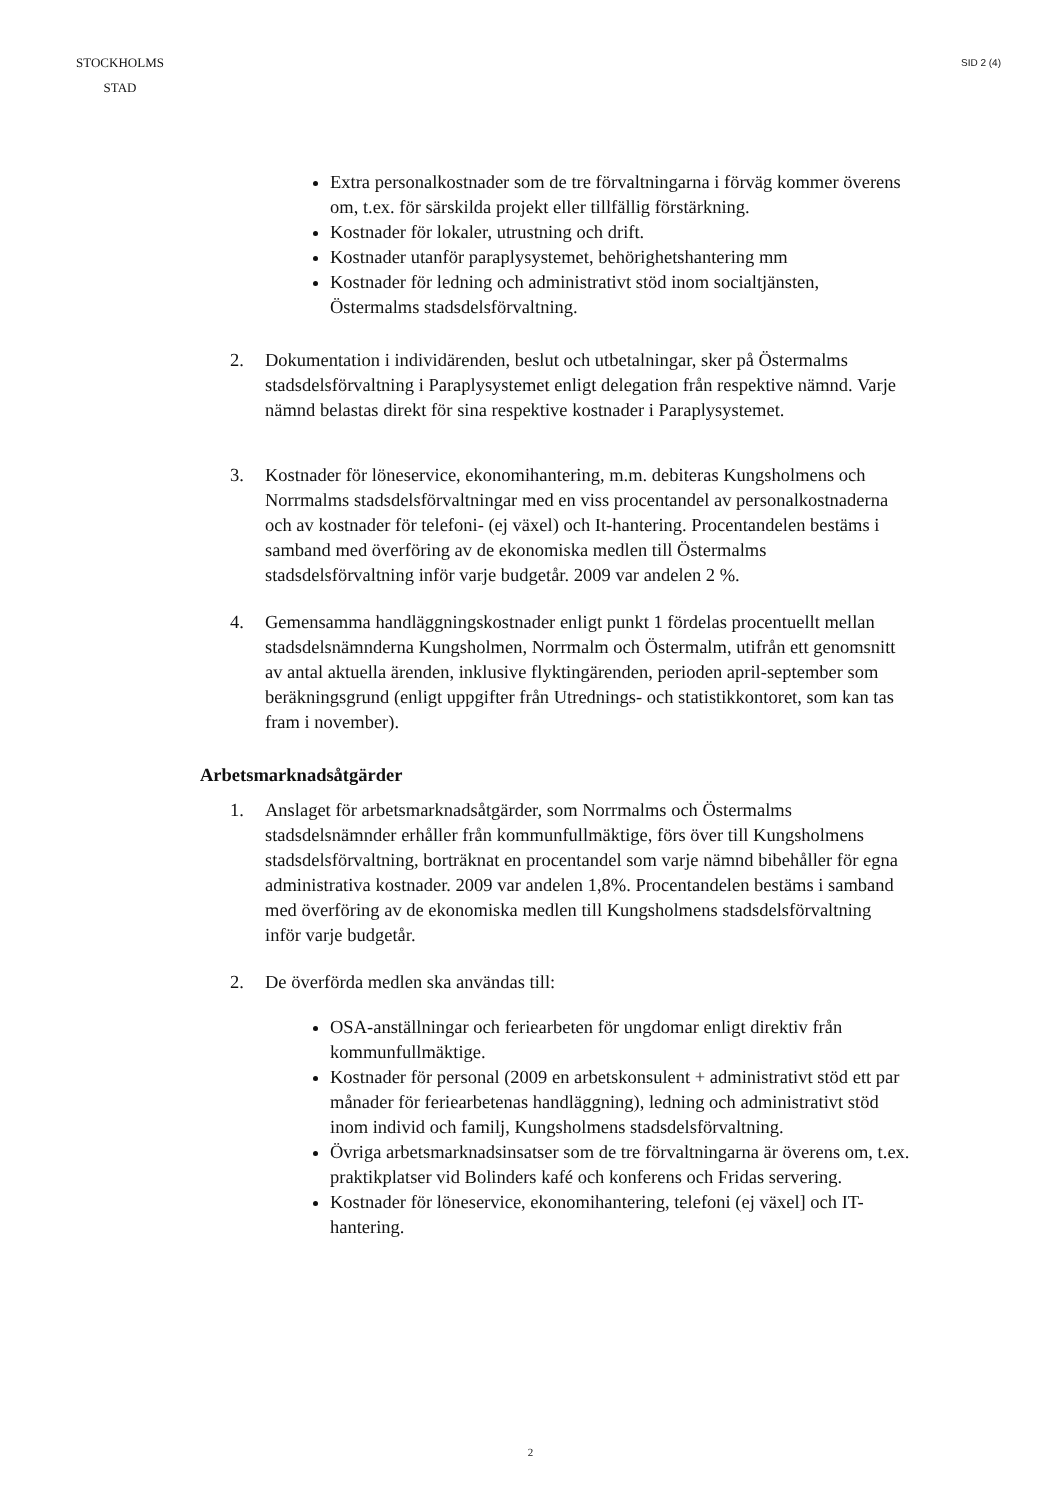STOCKHOLMS STAD
SID 2 (4)
Extra personalkostnader som de tre förvaltningarna i förväg kommer överens om, t.ex. för särskilda projekt eller tillfällig förstärkning.
Kostnader för lokaler, utrustning och drift.
Kostnader utanför paraplysystemet, behörighetshantering mm
Kostnader för ledning och administrativt stöd inom socialtjänsten, Östermalms stadsdelsförvaltning.
2. Dokumentation i individärenden, beslut och utbetalningar, sker på Östermalms stadsdelsförvaltning i Paraplysystemet enligt delegation från respektive nämnd. Varje nämnd belastas direkt för sina respektive kostnader i Paraplysystemet.
3. Kostnader för löneservice, ekonomihantering, m.m. debiteras Kungsholmens och Norrmalms stadsdelsförvaltningar med en viss procentandel av personalkostnaderna och av kostnader för telefoni- (ej växel) och It-hantering. Procentandelen bestäms i samband med överföring av de ekonomiska medlen till Östermalms stadsdelsförvaltning inför varje budgetår. 2009 var andelen 2 %.
4. Gemensamma handläggningskostnader enligt punkt 1 fördelas procentuellt mellan stadsdelsnämnderna Kungsholmen, Norrmalm och Östermalm, utifrån ett genomsnitt av antal aktuella ärenden, inklusive flyktingärenden, perioden april-september som beräkningsgrund (enligt uppgifter från Utrednings- och statistikkontoret, som kan tas fram i november).
Arbetsmarknadsåtgärder
1. Anslaget för arbetsmarknadsåtgärder, som Norrmalms och Östermalms stadsdelsnämnder erhåller från kommunfullmäktige, förs över till Kungsholmens stadsdelsförvaltning, borträknat en procentandel som varje nämnd bibehåller för egna administrativa kostnader. 2009 var andelen 1,8%. Procentandelen bestäms i samband med överföring av de ekonomiska medlen till Kungsholmens stadsdelsförvaltning inför varje budgetår.
2. De överförda medlen ska användas till:
OSA-anställningar och feriearbeten för ungdomar enligt direktiv från kommunfullmäktige.
Kostnader för personal (2009 en arbetskonsulent + administrativt stöd ett par månader för feriearbetenas handläggning), ledning och administrativt stöd inom individ och familj, Kungsholmens stadsdelsförvaltning.
Övriga arbetsmarknadsinsatser som de tre förvaltningarna är överens om, t.ex. praktikplatser vid Bolinders kafé och konferens och Fridas servering.
Kostnader för löneservice, ekonomihantering, telefoni (ej växel] och IT-hantering.
2